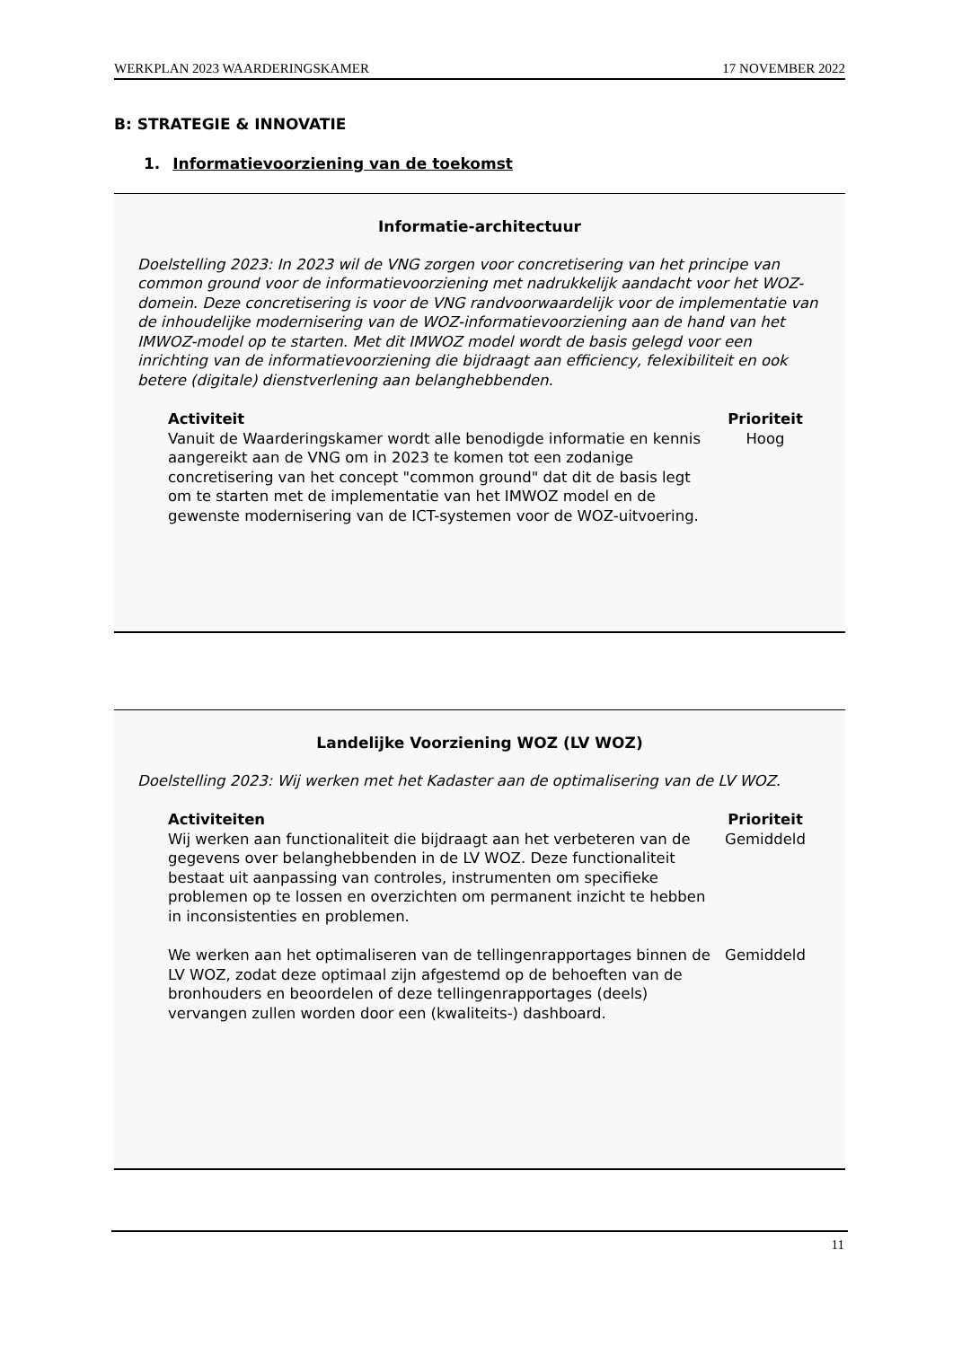WERKPLAN 2023 WAARDERINGSKAMER 17 NOVEMBER 2022
B: STRATEGIE & INNOVATIE
1. Informatievoorziening van de toekomst
Informatie-architectuur
Doelstelling 2023: In 2023 wil de VNG zorgen voor concretisering van het principe van common ground voor de informatievoorziening met nadrukkelijk aandacht voor het WOZ-domein. Deze concretisering is voor de VNG randvoorwaardelijk voor de implementatie van de inhoudelijke modernisering van de WOZ-informatievoorziening aan de hand van het IMWOZ-model op te starten. Met dit IMWOZ model wordt de basis gelegd voor een inrichting van de informatievoorziening die bijdraagt aan efficiency, felexibiliteit en ook betere (digitale) dienstverlening aan belanghebbenden.
| Activiteit | Prioriteit |
| --- | --- |
| Vanuit de Waarderingskamer wordt alle benodigde informatie en kennis aangereikt aan de VNG om in 2023 te komen tot een zodanige concretisering van het concept "common ground" dat dit de basis legt om te starten met de implementatie van het IMWOZ model en de gewenste modernisering van de ICT-systemen voor de WOZ-uitvoering. | Hoog |
Landelijke Voorziening WOZ (LV WOZ)
Doelstelling 2023: Wij werken met het Kadaster aan de optimalisering van de LV WOZ.
| Activiteiten | Prioriteit |
| --- | --- |
| Wij werken aan functionaliteit die bijdraagt aan het verbeteren van de gegevens over belanghebbenden in de LV WOZ. Deze functionaliteit bestaat uit aanpassing van controles, instrumenten om specifieke problemen op te lossen en overzichten om permanent inzicht te hebben in inconsistenties en problemen. | Gemiddeld |
| We werken aan het optimaliseren van de tellingenrapportages binnen de LV WOZ, zodat deze optimaal zijn afgestemd op de behoeften van de bronhouders en beoordelen of deze tellingenrapportages (deels) vervangen zullen worden door een (kwaliteits-) dashboard. | Gemiddeld |
11